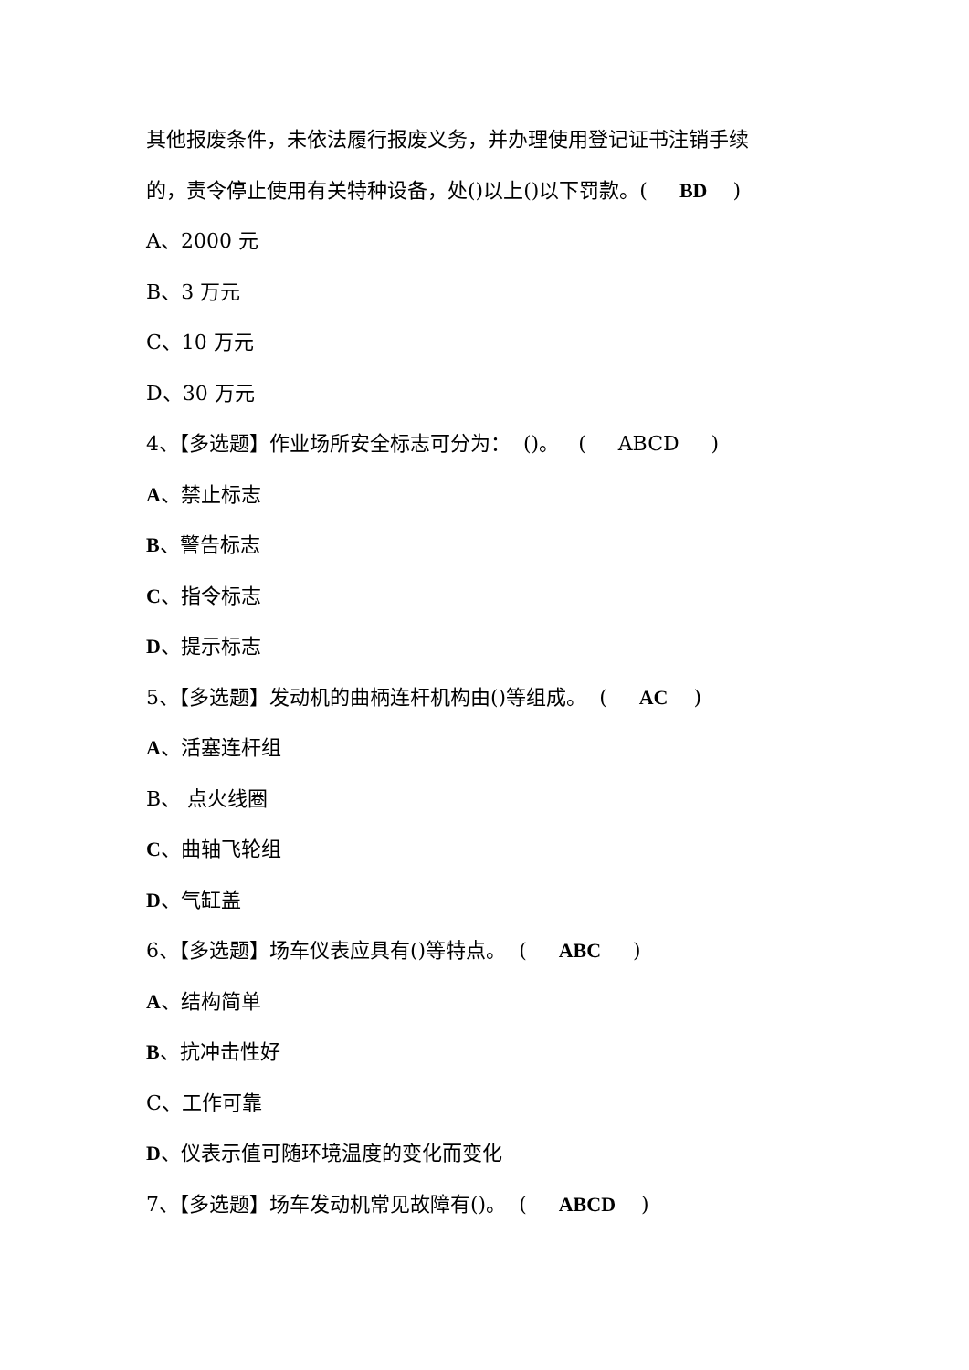其他报废条件，未依法履行报废义务，并办理使用登记证书注销手续
的，责令停止使用有关特种设备，处()以上()以下罚款。( BD )
A、2000 元
B、3 万元
C、10 万元
D、30 万元
4、【多选题】作业场所安全标志可分为： ()。 ( ABCD )
A、禁止标志
B、警告标志
C、指令标志
D、提示标志
5、【多选题】发动机的曲柄连杆机构由()等组成。 ( AC )
A、活塞连杆组
B、 点火线圈
C、曲轴飞轮组
D、气缸盖
6、【多选题】场车仪表应具有()等特点。 ( ABC )
A、结构简单
B、抗冲击性好
C、工作可靠
D、仪表示值可随环境温度的变化而变化
7、【多选题】场车发动机常见故障有()。 ( ABCD )